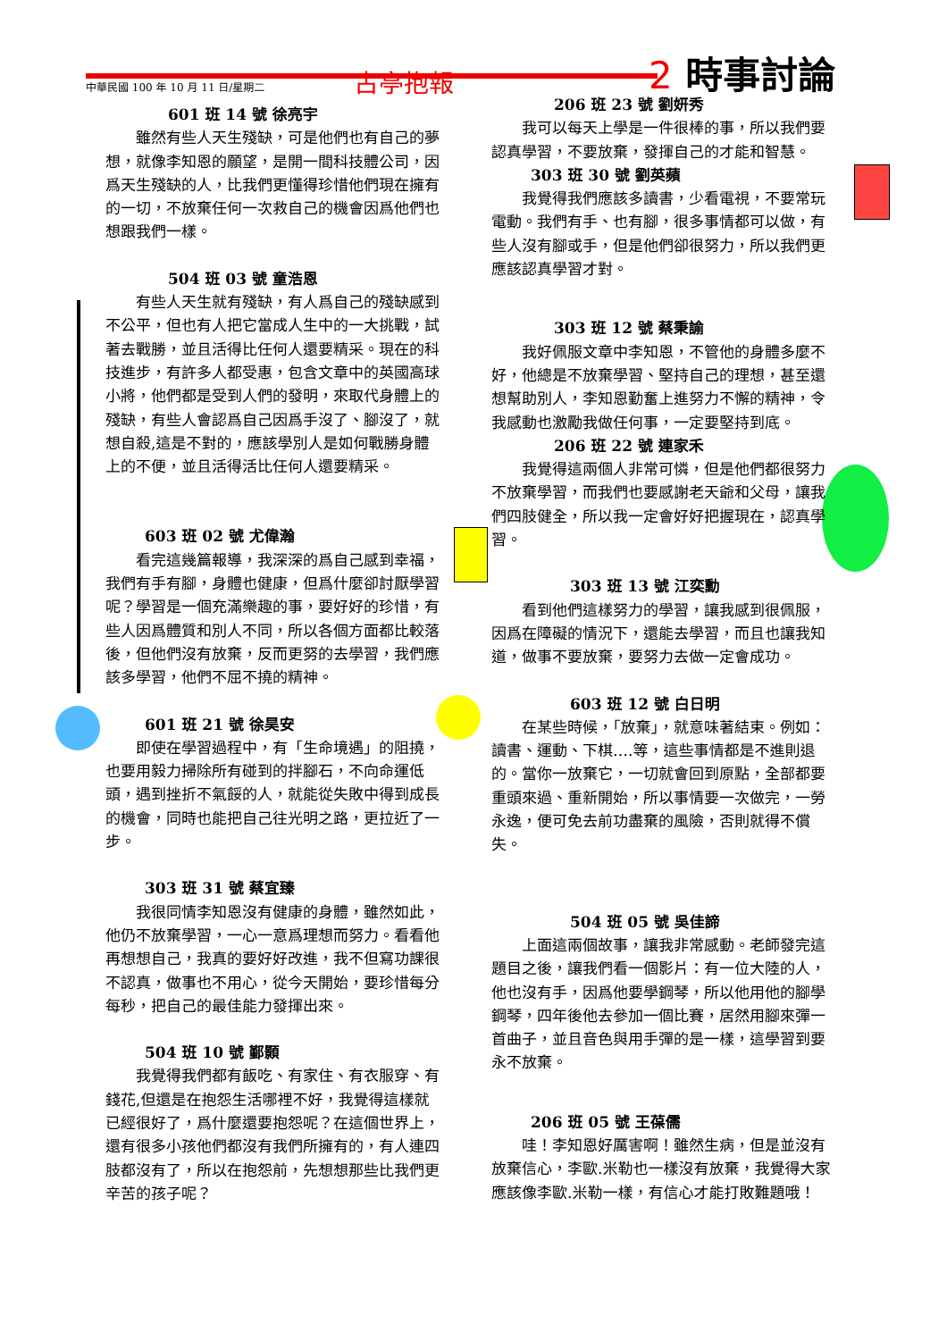中華民國 100 年 10 月 11 日/星期二
古亭抱報
2 時事討論
601 班 14 號 徐亮宇
雖然有些人天生殘缺，可是他們也有自己的夢想，就像李知恩的願望，是開一間科技體公司，因爲天生殘缺的人，比我們更懂得珍惜他們現在擁有的一切，不放棄任何一次救自己的機會因爲他們也想跟我們一樣。
504 班 03 號 童浩恩
有些人天生就有殘缺，有人爲自己的殘缺感到不公平，但也有人把它當成人生中的一大挑戰，試著去戰勝，並且活得比任何人還要精采。現在的科技進步，有許多人都受惠，包含文章中的英國高球小將，他們都是受到人們的發明，來取代身體上的殘缺，有些人會認爲自己因爲手沒了、腳沒了，就想自殺,這是不對的，應該學別人是如何戰勝身體上的不便，並且活得活比任何人還要精采。
603 班 02 號 尤偉瀚
看完這幾篇報導，我深深的爲自己感到幸福，我們有手有腳，身體也健康，但爲什麼卻討厭學習呢？學習是一個充滿樂趣的事，要好好的珍惜，有些人因爲體質和別人不同，所以各個方面都比較落後，但他們沒有放棄，反而更努的去學習，我們應該多學習，他們不屈不撓的精神。
601 班 21 號 徐昊安
即使在學習過程中，有「生命境遇」的阻撓，也要用毅力掃除所有碰到的拌腳石，不向命運低頭，遇到挫折不氣餒的人，就能從失敗中得到成長的機會，同時也能把自己往光明之路，更拉近了一步。
303 班 31 號 蔡宜臻
我很同情李知恩沒有健康的身體，雖然如此，他仍不放棄學習，一心一意爲理想而努力。看看他再想想自己，我真的要好好改進，我不但寫功課很不認真，做事也不用心，從今天開始，要珍惜每分每秒，把自己的最佳能力發揮出來。
504 班 10 號 鄞顥
我覺得我們都有飯吃、有家住、有衣服穿、有錢花,但還是在抱怨生活哪裡不好，我覺得這樣就已經很好了，爲什麼還要抱怨呢？在這個世界上，還有很多小孩他們都沒有我們所擁有的，有人連四肢都沒有了，所以在抱怨前，先想想那些比我們更辛苦的孩子呢？
206 班 23 號 劉妍秀
我可以每天上學是一件很棒的事，所以我們要認真學習，不要放棄，發揮自己的才能和智慧。
303 班 30 號 劉英蘋
我覺得我們應該多讀書，少看電視，不要常玩電動。我們有手、也有腳，很多事情都可以做，有些人沒有腳或手，但是他們卻很努力，所以我們更應該認真學習才對。
303 班 12 號 蔡秉諭
我好佩服文章中李知恩，不管他的身體多麼不好，他總是不放棄學習、堅持自己的理想，甚至還想幫助別人，李知恩勤奮上進努力不懈的精神，令我感動也激勵我做任何事，一定要堅持到底。
206 班 22 號 連家禾
我覺得這兩個人非常可憐，但是他們都很努力不放棄學習，而我們也要感謝老天爺和父母，讓我們四肢健全，所以我一定會好好把握現在，認真學習。
303 班 13 號 江奕勳
看到他們這樣努力的學習，讓我感到很佩服，因爲在障礙的情況下，還能去學習，而且也讓我知道，做事不要放棄，要努力去做一定會成功。
603 班 12 號 白日明
在某些時候，「放棄」，就意味著結束。例如：讀書、運動、下棋….等，這些事情都是不進則退的。當你一放棄它，一切就會回到原點，全部都要重頭來過、重新開始，所以事情要一次做完，一勞永逸，便可免去前功盡棄的風險，否則就得不償失。
504 班 05 號 吳佳諦
上面這兩個故事，讓我非常感動。老師發完這題目之後，讓我們看一個影片：有一位大陸的人，他也沒有手，因爲他要學鋼琴，所以他用他的腳學鋼琴，四年後他去參加一個比賽，居然用腳來彈一首曲子，並且音色與用手彈的是一樣，這學習到要永不放棄。
206 班 05 號 王葆儒
哇！李知恩好厲害啊！雖然生病，但是並沒有放棄信心，李歐.米勒也一樣沒有放棄，我覺得大家應該像李歐.米勒一樣，有信心才能打敗難題哦！